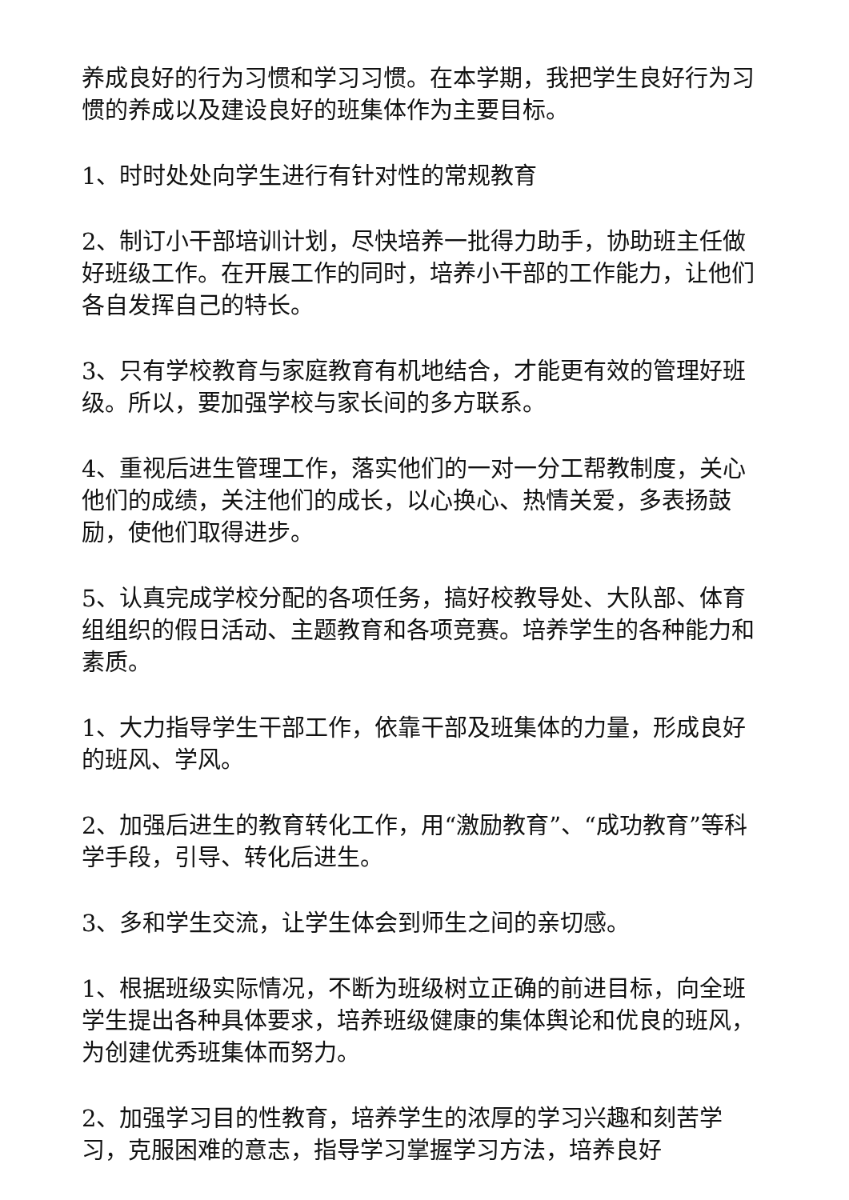养成良好的行为习惯和学习习惯。在本学期，我把学生良好行为习惯的养成以及建设良好的班集体作为主要目标。
1、时时处处向学生进行有针对性的常规教育
2、制订小干部培训计划，尽快培养一批得力助手，协助班主任做好班级工作。在开展工作的同时，培养小干部的工作能力，让他们各自发挥自己的特长。
3、只有学校教育与家庭教育有机地结合，才能更有效的管理好班级。所以，要加强学校与家长间的多方联系。
4、重视后进生管理工作，落实他们的一对一分工帮教制度，关心他们的成绩，关注他们的成长，以心换心、热情关爱，多表扬鼓励，使他们取得进步。
5、认真完成学校分配的各项任务，搞好校教导处、大队部、体育组组织的假日活动、主题教育和各项竞赛。培养学生的各种能力和素质。
1、大力指导学生干部工作，依靠干部及班集体的力量，形成良好的班风、学风。
2、加强后进生的教育转化工作，用“激励教育”、“成功教育”等科学手段，引导、转化后进生。
3、多和学生交流，让学生体会到师生之间的亲切感。
1、根据班级实际情况，不断为班级树立正确的前进目标，向全班学生提出各种具体要求，培养班级健康的集体舆论和优良的班风，为创建优秀班集体而努力。
2、加强学习目的性教育，培养学生的浓厚的学习兴趣和刻苦学习，克服困难的意志，指导学习掌握学习方法，培养良好